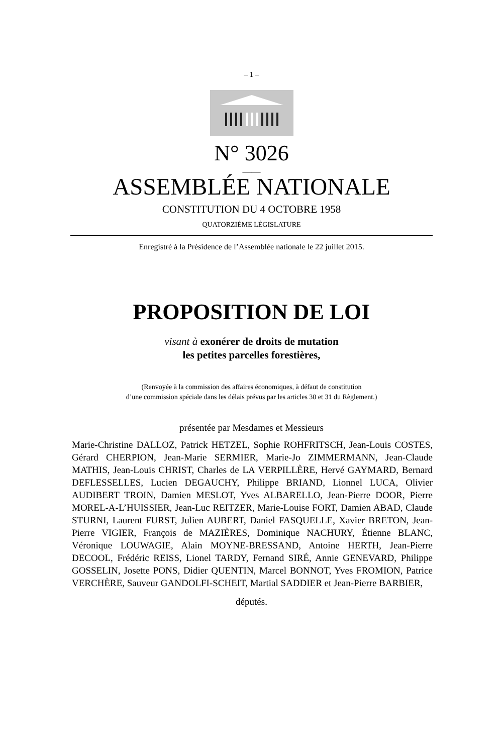– 1 –
N° 3026
____
ASSEMBLÉE NATIONALE
CONSTITUTION DU 4 OCTOBRE 1958
QUATORZIÈME LÉGISLATURE
Enregistré à la Présidence de l’Assemblée nationale le 22 juillet 2015.
PROPOSITION DE LOI
visant à exonérer de droits de mutation
les petites parcelles forestières,
(Renvoyée à la commission des affaires économiques, à défaut de constitution
d’une commission spéciale dans les délais prévus par les articles 30 et 31 du Règlement.)
présentée par Mesdames et Messieurs
Marie-Christine DALLOZ, Patrick HETZEL, Sophie ROHFRITSCH, Jean-Louis COSTES, Gérard CHERPION, Jean-Marie SERMIER, Marie-Jo ZIMMERMANN, Jean-Claude MATHIS, Jean-Louis CHRIST, Charles de LA VERPILLÈRE, Hervé GAYMARD, Bernard DEFLESSELLES, Lucien DEGAUCHY, Philippe BRIAND, Lionnel LUCA, Olivier AUDIBERT TROIN, Damien MESLOT, Yves ALBARELLO, Jean-Pierre DOOR, Pierre MOREL-A-L’HUISSIER, Jean-Luc REITZER, Marie-Louise FORT, Damien ABAD, Claude STURNI, Laurent FURST, Julien AUBERT, Daniel FASQUELLE, Xavier BRETON, Jean-Pierre VIGIER, François de MAZIÈRES, Dominique NACHURY, Étienne BLANC, Véronique LOUWAGIE, Alain MOYNE-BRESSAND, Antoine HERTH, Jean-Pierre DECOOL, Frédéric REISS, Lionel TARDY, Fernand SIRÉ, Annie GENEVARD, Philippe GOSSELIN, Josette PONS, Didier QUENTIN, Marcel BONNOT, Yves FROMION, Patrice VERCHÈRE, Sauveur GANDOLFI-SCHEIT, Martial SADDIER et Jean-Pierre BARBIER,
députés.